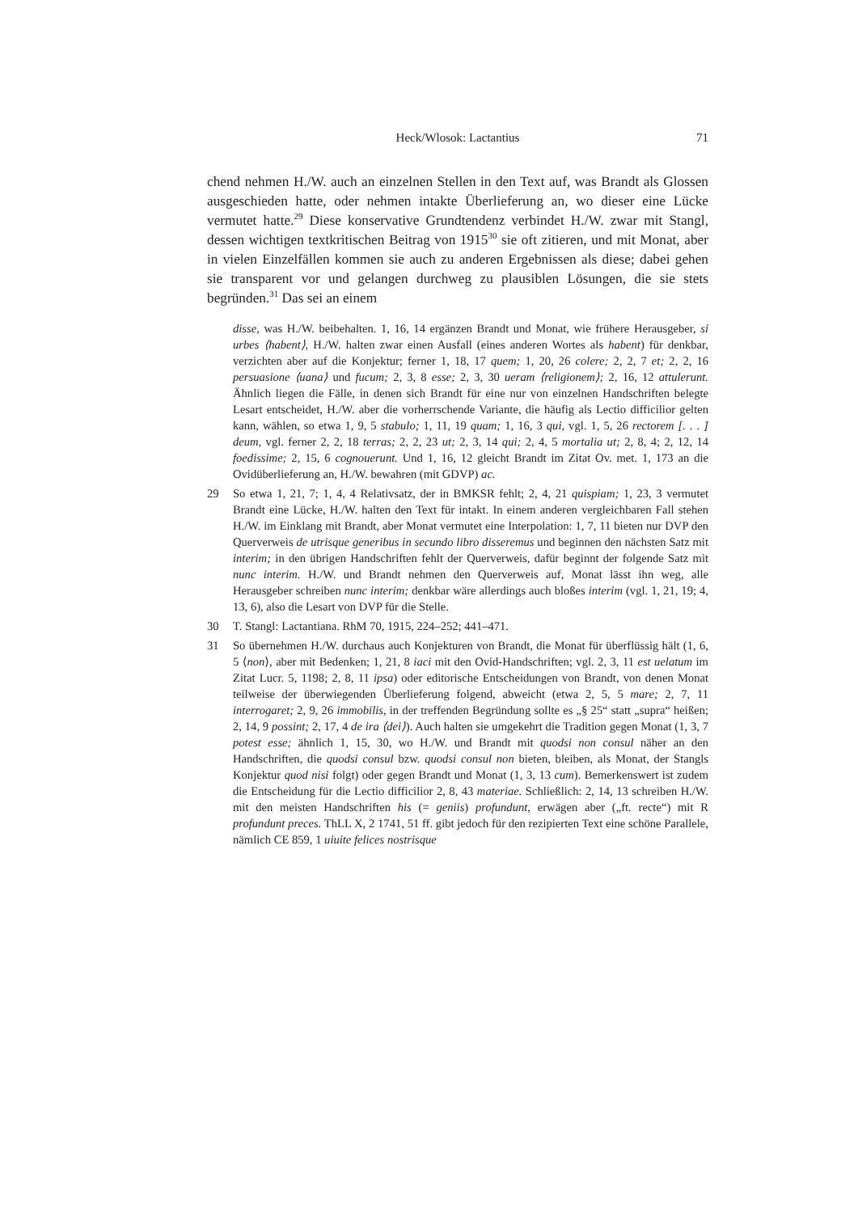Heck/Wlosok: Lactantius
71
chend nehmen H./W. auch an einzelnen Stellen in den Text auf, was Brandt als Glossen ausgeschieden hatte, oder nehmen intakte Überlieferung an, wo dieser eine Lücke vermutet hatte.<sup>29</sup> Diese konservative Grundtendenz verbindet H./W. zwar mit Stangl, dessen wichtigen textkritischen Beitrag von 1915<sup>30</sup> sie oft zitieren, und mit Monat, aber in vielen Einzelfällen kommen sie auch zu anderen Ergebnissen als diese; dabei gehen sie transparent vor und gelangen durchweg zu plausiblen Lösungen, die sie stets begründen.<sup>31</sup> Das sei an einem
disse, was H./W. beibehalten. 1, 16, 14 ergänzen Brandt und Monat, wie frühere Herausgeber, si urbes ⟨habent⟩, H./W. halten zwar einen Ausfall (eines anderen Wortes als habent) für denkbar, verzichten aber auf die Konjektur; ferner 1, 18, 17 quem; 1, 20, 26 colere; 2, 2, 7 et; 2, 2, 16 persuasione ⟨uana⟩ und fucum; 2, 3, 8 esse; 2, 3, 30 ueram ⟨religionem⟩; 2, 16, 12 attulerunt. Ähnlich liegen die Fälle, in denen sich Brandt für eine nur von einzelnen Handschriften belegte Lesart entscheidet, H./W. aber die vorherrschende Variante, die häufig als Lectio difficilior gelten kann, wählen, so etwa 1, 9, 5 stabulo; 1, 11, 19 quam; 1, 16, 3 qui, vgl. 1, 5, 26 rectorem [. . . ] deum, vgl. ferner 2, 2, 18 terras; 2, 2, 23 ut; 2, 3, 14 qui; 2, 4, 5 mortalia ut; 2, 8, 4; 2, 12, 14 foedissime; 2, 15, 6 cognouerunt. Und 1, 16, 12 gleicht Brandt im Zitat Ov. met. 1, 173 an die Ovidüberlieferung an, H./W. bewahren (mit GDVP) ac.
29 So etwa 1, 21, 7; 1, 4, 4 Relativsatz, der in BMKSR fehlt; 2, 4, 21 quispiam; 1, 23, 3 vermutet Brandt eine Lücke, H./W. halten den Text für intakt. In einem anderen vergleichbaren Fall stehen H./W. im Einklang mit Brandt, aber Monat vermutet eine Interpolation: 1, 7, 11 bieten nur DVP den Querverweis de utrisque generibus in secundo libro disseremus und beginnen den nächsten Satz mit interim; in den übrigen Handschriften fehlt der Querverweis, dafür beginnt der folgende Satz mit nunc interim. H./W. und Brandt nehmen den Querverweis auf, Monat lässt ihn weg, alle Herausgeber schreiben nunc interim; denkbar wäre allerdings auch bloßes interim (vgl. 1, 21, 19; 4, 13, 6), also die Lesart von DVP für die Stelle.
30 T. Stangl: Lactantiana. RhM 70, 1915, 224–252; 441–471.
31 So übernehmen H./W. durchaus auch Konjekturen von Brandt, die Monat für überflüssig hält (1, 6, 5 ⟨non⟩, aber mit Bedenken; 1, 21, 8 iaci mit den Ovid-Handschriften; vgl. 2, 3, 11 est uelatum im Zitat Lucr. 5, 1198; 2, 8, 11 ipsa) oder editorische Entscheidungen von Brandt, von denen Monat teilweise der überwiegenden Überlieferung folgend, abweicht (etwa 2, 5, 5 mare; 2, 7, 11 interrogaret; 2, 9, 26 immobilis, in der treffenden Begründung sollte es „§ 25“ statt „supra“ heißen; 2, 14, 9 possint; 2, 17, 4 de ira ⟨dei⟩). Auch halten sie umgekehrt die Tradition gegen Monat (1, 3, 7 potest esse; ähnlich 1, 15, 30, wo H./W. und Brandt mit quodsi non consul näher an den Handschriften, die quodsi consul bzw. quodsi consul non bieten, bleiben, als Monat, der Stangls Konjektur quod nisi folgt) oder gegen Brandt und Monat (1, 3, 13 cum). Bemerkenswert ist zudem die Entscheidung für die Lectio difficilior 2, 8, 43 materiae. Schließlich: 2, 14, 13 schreiben H./W. mit den meisten Handschriften his (= geniis) profundunt, erwägen aber („ft. recte“) mit R profundunt preces. ThLL X, 2 1741, 51 ff. gibt jedoch für den rezipierten Text eine schöne Parallele, nämlich CE 859, 1 uiuite felices nostrisque